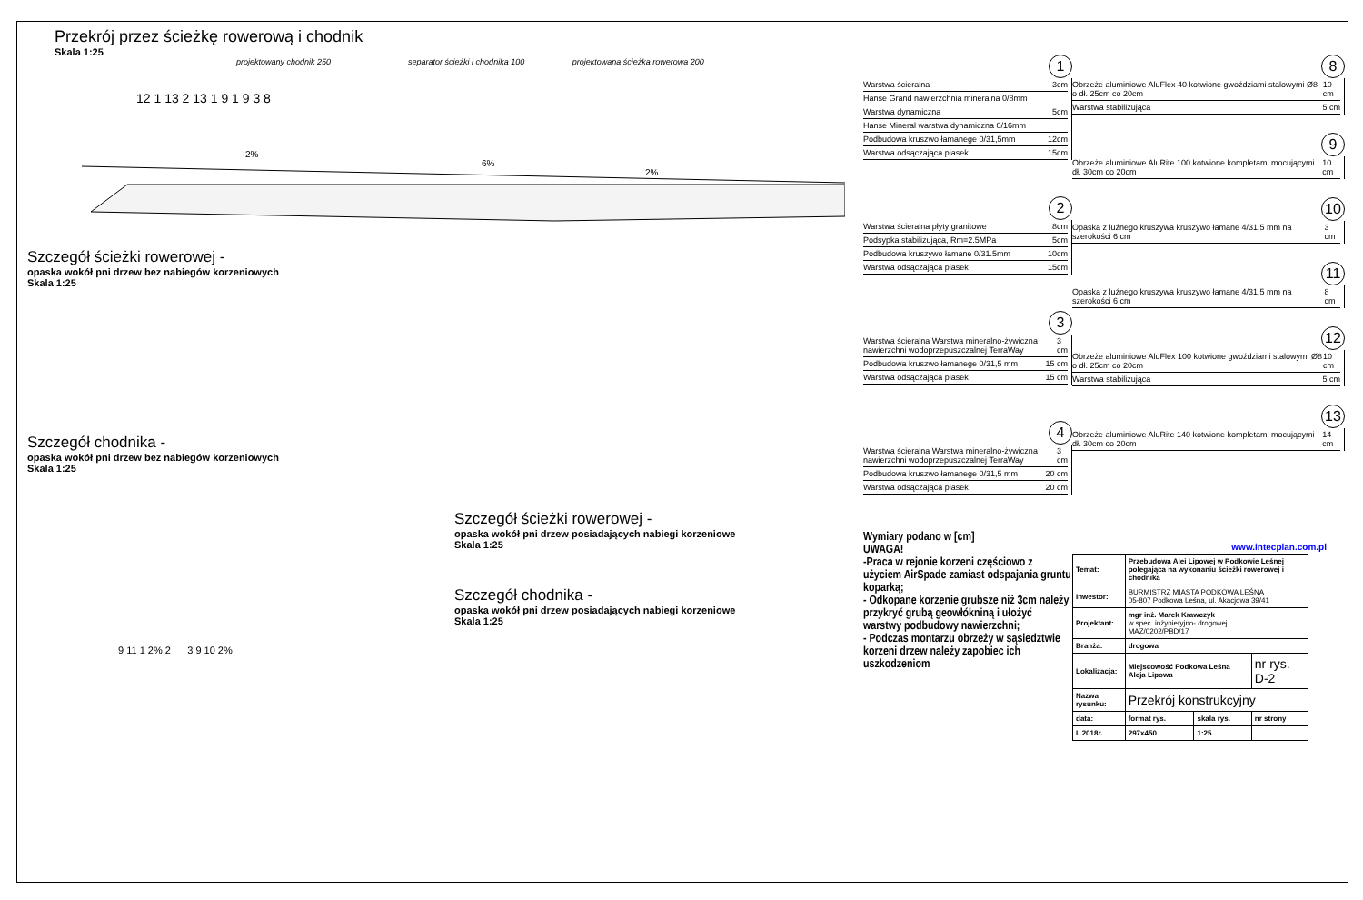Przekrój przez ścieżkę rowerową i chodnik
Skala 1:25
projektowany chodnik 250 separator ścieżki i chodnika 100 projektowana ścieżka rowerowa 200
12 1 13 2 13 1 9 1 9 3 8
2%
6%
2%
Szczegół ścieżki rowerowej -
opaska wokół pni drzew bez nabiegów korzeniowych
Skala 1:25
Szczegół chodnika -
opaska wokół pni drzew bez nabiegów korzeniowych
Skala 1:25
Szczegół ścieżki rowerowej -
opaska wokół pni drzew posiadających nabiegi korzeniowe
Skala 1:25
Szczegół chodnika -
opaska wokół pni drzew posiadających nabiegi korzeniowe
Skala 1:25
9 11 1 2% 2 3 9 10 2%
1
Warstwa ścieralna 3cm
Hanse Grand nawierzchnia mineralna 0/8mm
Warstwa dynamiczna 5cm
Hanse Mineral warstwa dynamiczna 0/16mm
Podbudowa kruszwo łamanege 0/31,5mm 12cm
Warstwa odsączająca piasek 15cm
2
Warstwa ścieralna płyty granitowe 8cm
Podsypka stabilizująca, Rm=2.5MPa 5cm
Podbudowa kruszywo łamane 0/31.5mm 10cm
Warstwa odsączająca piasek 15cm
3
Warstwa ścieralna Warstwa mineralno-żywiczna nawierzchni wodoprzepuszczalnej TerraWay 3 cm
Podbudowa kruszwo łamanege 0/31,5 mm 15 cm
Warstwa odsączająca piasek 15 cm
4
Warstwa ścieralna Warstwa mineralno-żywiczna nawierzchni wodoprzepuszczalnej TerraWay 3 cm
Podbudowa kruszwo łamanege 0/31,5 mm 20 cm
Warstwa odsączająca piasek 20 cm
Wymiary podano w [cm]
UWAGA!
-Praca w rejonie korzeni częściowo z użyciem AirSpade zamiast odspajania gruntu koparką;
- Odkopane korzenie grubsze niż 3cm należy przykryć grubą geowłókniną i ułożyć warstwy podbudowy nawierzchni;
- Podczas montarzu obrzeży w sąsiedztwie korzeni drzew należy zapobiec ich uszkodzeniom
8
Obrzeże aluminiowe AluFlex 40 kotwione gwoździami stalowymi Ø8 o dł. 25cm co 20cm 10 cm
Warstwa stabilizująca 5 cm
9
Obrzeże aluminiowe AluRite 100 kotwione kompletami mocującymi dł. 30cm co 20cm 10 cm
10
Opaska z luźnego kruszywa kruszywo łamane 4/31,5 mm na szerokości 6 cm 3 cm
11
Opaska z luźnego kruszywa kruszywo łamane 4/31,5 mm na szerokości 6 cm 8 cm
12
Obrzeże aluminiowe AluFlex 100 kotwione gwoździami stalowymi Ø8 o dł. 25cm co 20cm 10 cm
Warstwa stabilizująca 5 cm
13
Obrzeże aluminiowe AluRite 140 kotwione kompletami mocującymi dł. 30cm co 20cm 14 cm
www.intecplan.com.pl
| Temat: | Przebudowa Alei Lipowej w Podkowie Leśnej polegająca na wykonaniu ścieżki rowerowej i chodnika | | |
| Inwestor: | BURMISTRZ MIASTA PODKOWA LEŚNA 05-807 Podkowa Leśna, ul. Akacjowa 39/41 | | |
| Projektant: | mgr inż. Marek Krawczyk w spec. inżynieryjno- drogowej MAZ/0202/PBD/17 | | |
| Branża: | drogowa | | |
| Lokalizacja: | Miejscowość Podkowa Leśna Aleja Lipowa | | nr rys. D-2 |
| Nazwa rysunku: | Przekrój konstrukcyjny | | |
| data: | format rys. | skala rys. | nr strony |
| I. 2018r. | 297x450 | 1:25 | .............. |